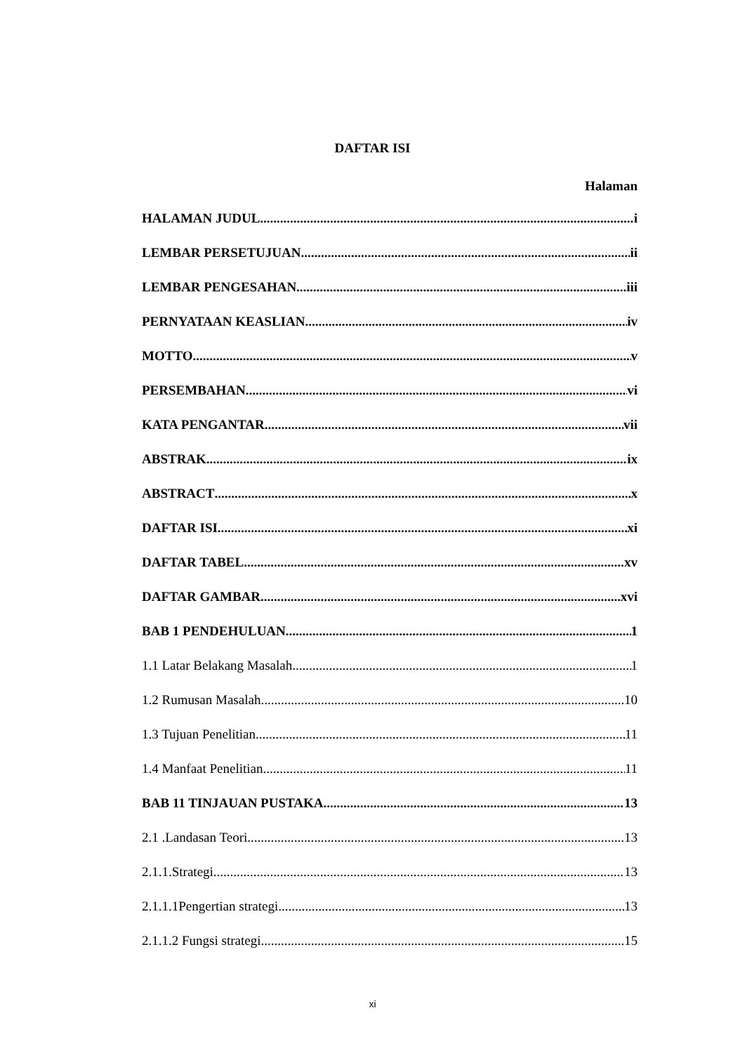DAFTAR ISI
Halaman
HALAMAN JUDUL i
LEMBAR PERSETUJUAN ii
LEMBAR PENGESAHAN iii
PERNYATAAN KEASLIAN iv
MOTTO v
PERSEMBAHAN vi
KATA PENGANTAR vii
ABSTRAK ix
ABSTRACT x
DAFTAR ISI xi
DAFTAR TABEL xv
DAFTAR GAMBAR xvi
BAB 1 PENDEHULUAN 1
1.1 Latar Belakang Masalah 1
1.2 Rumusan Masalah 10
1.3 Tujuan Penelitian 11
1.4 Manfaat Penelitian 11
BAB 11 TINJAUAN PUSTAKA 13
2.1 .Landasan Teori 13
2.1.1.Strategi 13
2.1.1.1Pengertian strategi 13
2.1.1.2 Fungsi strategi 15
xi